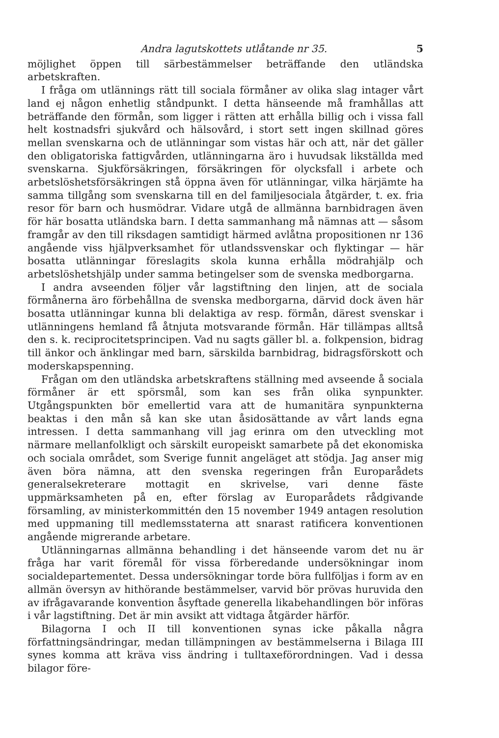Andra lagutskottets utlåtande nr 35. 5
möjlighet öppen till särbestämmelser beträffande den utländska arbetskraften.
I fråga om utlännings rätt till sociala förmåner av olika slag intager vårt land ej någon enhetlig ståndpunkt. I detta hänseende må framhållas att beträffande den förmån, som ligger i rätten att erhålla billig och i vissa fall helt kostnadsfri sjukvård och hälsovård, i stort sett ingen skillnad göres mellan svenskarna och de utlänningar som vistas här och att, när det gäller den obligatoriska fattigvården, utlänningarna äro i huvudsak likställda med svenskarna. Sjukförsäkringen, försäkringen för olycksfall i arbete och arbetslöshetsförsäkringen stå öppna även för utlänningar, vilka härjämte ha samma tillgång som svenskarna till en del familjesociala åtgärder, t. ex. fria resor för barn och husmödrar. Vidare utgå de allmänna barnbidragen även för här bosatta utländska barn. I detta sammanhang må nämnas att — såsom framgår av den till riksdagen samtidigt härmed avlåtna propositionen nr 136 angående viss hjälpverksamhet för utlandssvenskar och flyktingar — här bosatta utlänningar föreslagits skola kunna erhålla mödrahjälp och arbetslöshetshjälp under samma betingelser som de svenska medborgarna.
I andra avseenden följer vår lagstiftning den linjen, att de sociala förmånerna äro förbehållna de svenska medborgarna, därvid dock även här bosatta utlänningar kunna bli delaktiga av resp. förmån, därest svenskar i utlänningens hemland få åtnjuta motsvarande förmån. Här tillämpas alltså den s. k. reciprocitetsprincipen. Vad nu sagts gäller bl. a. folkpension, bidrag till änkor och änklingar med barn, särskilda barnbidrag, bidragsförskott och moderskapspenning.
Frågan om den utländska arbetskraftens ställning med avseende å sociala förmåner är ett spörsmål, som kan ses från olika synpunkter. Utgångspunkten bör emellertid vara att de humanitära synpunkterna beaktas i den mån så kan ske utan åsidosättande av vårt lands egna intressen. I detta sammanhang vill jag erinra om den utveckling mot närmare mellanfolkligt och särskilt europeiskt samarbete på det ekonomiska och sociala området, som Sverige funnit angeläget att stödja. Jag anser mig även böra nämna, att den svenska regeringen från Europarådets generalsekreterare mottagit en skrivelse, vari denne fäste uppmärksamheten på en, efter förslag av Europarådets rådgivande församling, av ministerkommittén den 15 november 1949 antagen resolution med uppmaning till medlemsstaterna att snarast ratificera konventionen angående migrerande arbetare.
Utlänningarnas allmänna behandling i det hänseende varom det nu är fråga har varit föremål för vissa förberedande undersökningar inom socialdepartementet. Dessa undersökningar torde böra fullföljas i form av en allmän översyn av hithörande bestämmelser, varvid bör prövas huruvida den av ifrågavarande konvention åsyftade generella likabehandlingen bör införas i vår lagstiftning. Det är min avsikt att vidtaga åtgärder härför.
Bilagorna I och II till konventionen synas icke påkalla några författningsändringar, medan tillämpningen av bestämmelserna i Bilaga III synes komma att kräva viss ändring i tulltaxeförordningen. Vad i dessa bilagor före-